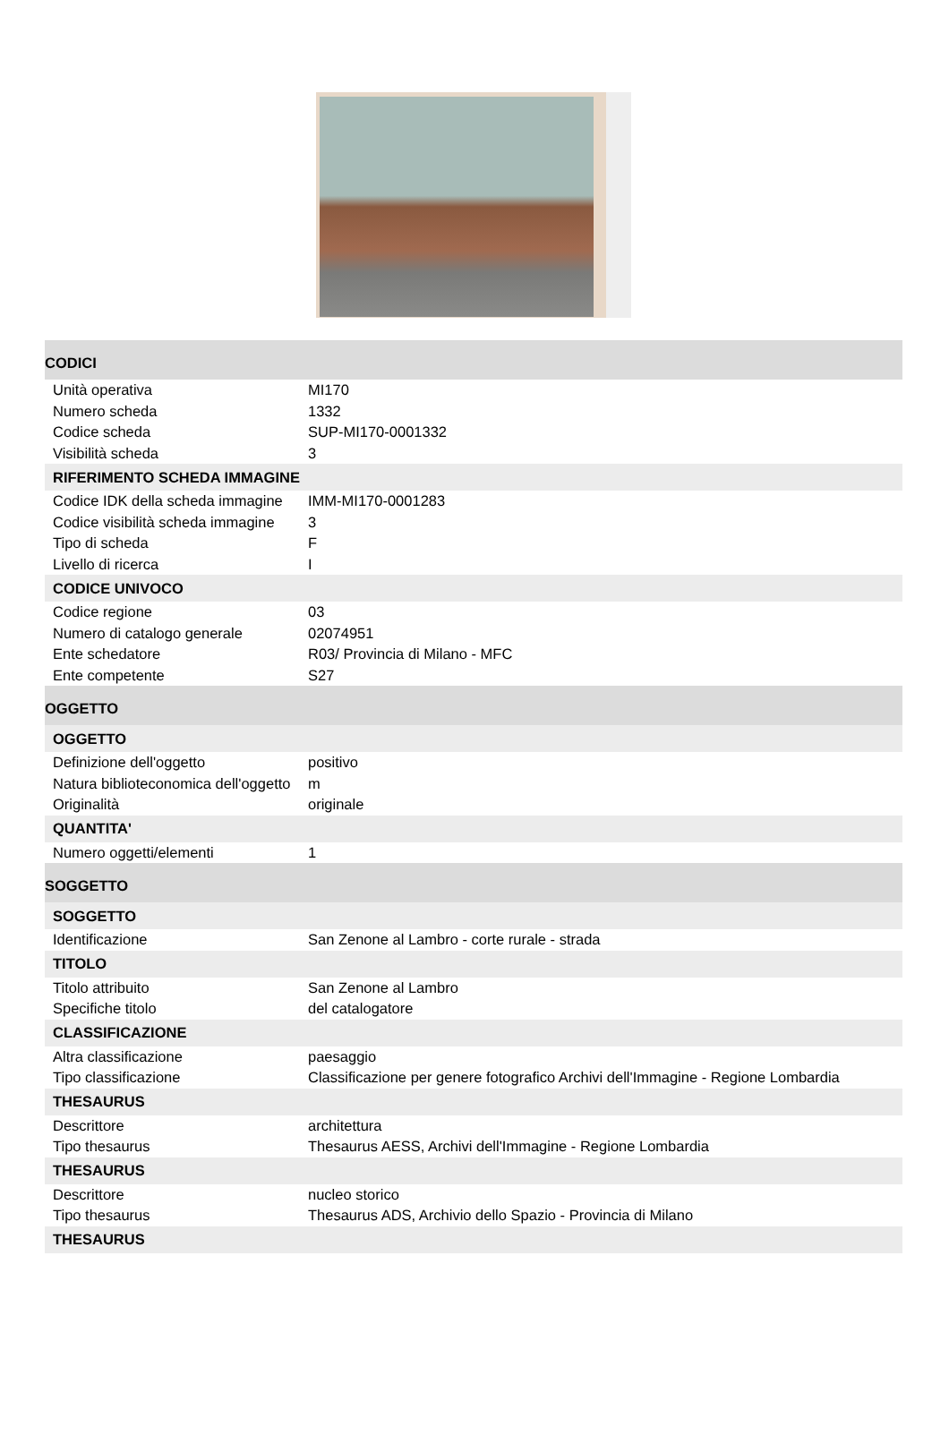| CODICI | |
| Unità operativa | MI170 |
| Numero scheda | 1332 |
| Codice scheda | SUP-MI170-0001332 |
| Visibilità scheda | 3 |
| RIFERIMENTO SCHEDA IMMAGINE | |
| Codice IDK della scheda immagine | IMM-MI170-0001283 |
| Codice visibilità scheda immagine | 3 |
| Tipo di scheda | F |
| Livello di ricerca | I |
| CODICE UNIVOCO | |
| Codice regione | 03 |
| Numero di catalogo generale | 02074951 |
| Ente schedatore | R03/ Provincia di Milano - MFC |
| Ente competente | S27 |
| OGGETTO | |
| OGGETTO | |
| Definizione dell'oggetto | positivo |
| Natura biblioteconomica dell'oggetto | m |
| Originalità | originale |
| QUANTITA' | |
| Numero oggetti/elementi | 1 |
| SOGGETTO | |
| SOGGETTO | |
| Identificazione | San Zenone al Lambro - corte rurale - strada |
| TITOLO | |
| Titolo attribuito | San Zenone al Lambro |
| Specifiche titolo | del catalogatore |
| CLASSIFICAZIONE | |
| Altra classificazione | paesaggio |
| Tipo classificazione | Classificazione per genere fotografico Archivi dell'Immagine - Regione Lombardia |
| THESAURUS | |
| Descrittore | architettura |
| Tipo thesaurus | Thesaurus AESS, Archivi dell'Immagine - Regione Lombardia |
| THESAURUS | |
| Descrittore | nucleo storico |
| Tipo thesaurus | Thesaurus ADS, Archivio dello Spazio - Provincia di Milano |
| THESAURUS | |